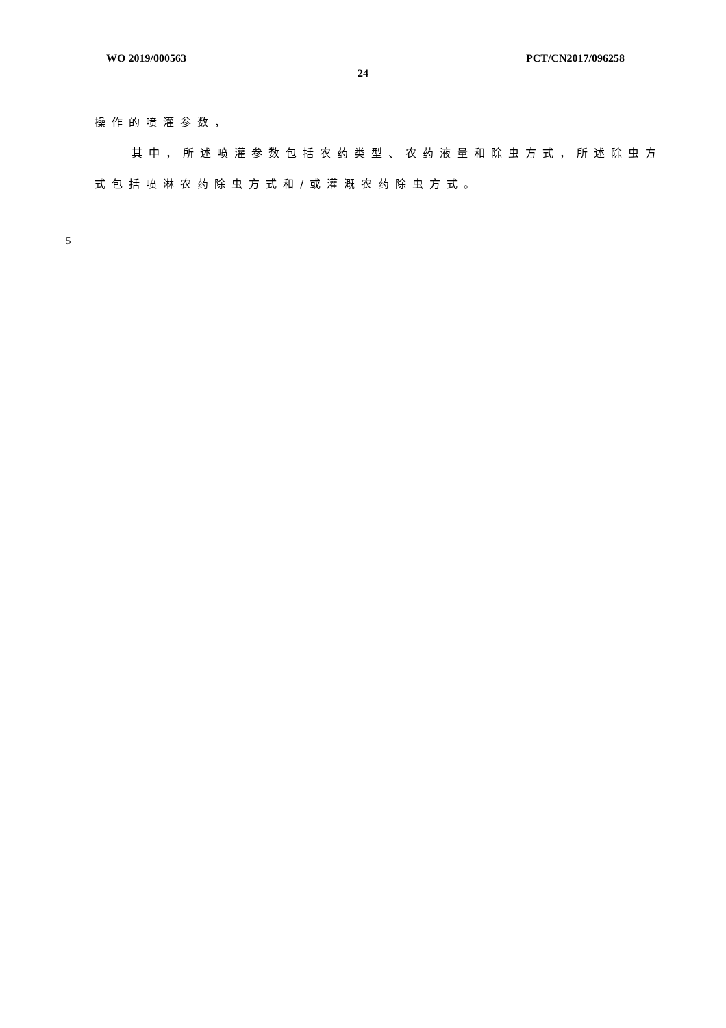WO 2019/000563 PCT/CN2017/096258
24
操作的喷灌参数，
其中，所述喷灌参数包括农药类型、农药液量和除虫方式，所述除虫方式包括喷淋农药除虫方式和/或灌溉农药除虫方式。
5